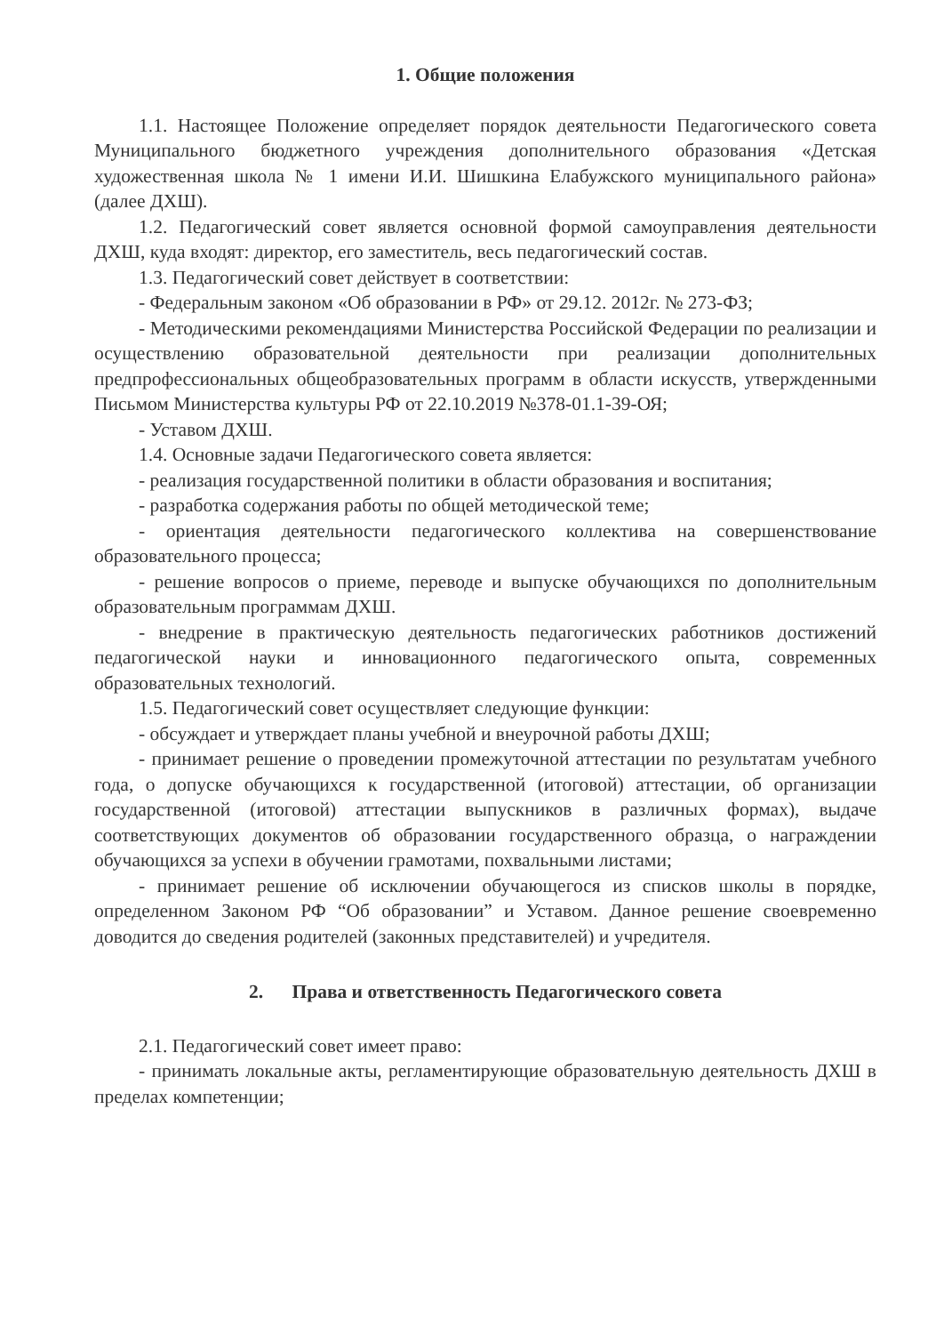1. Общие положения
1.1. Настоящее Положение определяет порядок деятельности Педагогического совета Муниципального бюджетного учреждения дополнительного образования «Детская художественная школа № 1 имени И.И. Шишкина Елабужского муниципального района» (далее ДХШ).
1.2. Педагогический совет является основной формой самоуправления деятельности ДХШ, куда входят: директор, его заместитель, весь педагогический состав.
1.3. Педагогический совет действует в соответствии:
- Федеральным законом «Об образовании в РФ» от 29.12. 2012г. № 273-ФЗ;
- Методическими рекомендациями Министерства Российской Федерации по реализации и осуществлению образовательной деятельности при реализации дополнительных предпрофессиональных общеобразовательных программ в области искусств, утвержденными Письмом Министерства культуры РФ от 22.10.2019 №378-01.1-39-ОЯ;
- Уставом ДХШ.
1.4. Основные задачи Педагогического совета является:
- реализация государственной политики в области образования и воспитания;
- разработка содержания работы по общей методической теме;
- ориентация деятельности педагогического коллектива на совершенствование образовательного процесса;
- решение вопросов о приеме, переводе и выпуске обучающихся по дополнительным образовательным программам ДХШ.
- внедрение в практическую деятельность педагогических работников достижений педагогической науки и инновационного педагогического опыта, современных образовательных технологий.
1.5. Педагогический совет осуществляет следующие функции:
- обсуждает и утверждает планы учебной и внеурочной работы ДХШ;
- принимает решение о проведении промежуточной аттестации по результатам учебного года, о допуске обучающихся к государственной (итоговой) аттестации, об организации государственной (итоговой) аттестации выпускников в различных формах), выдаче соответствующих документов об образовании государственного образца, о награждении обучающихся за успехи в обучении грамотами, похвальными листами;
- принимает решение об исключении обучающегося из списков школы в порядке, определенном Законом РФ “Об образовании” и Уставом. Данное решение своевременно доводится до сведения родителей (законных представителей) и учредителя.
2. Права и ответственность Педагогического совета
2.1. Педагогический совет имеет право:
- принимать локальные акты, регламентирующие образовательную деятельность ДХШ в пределах компетенции;